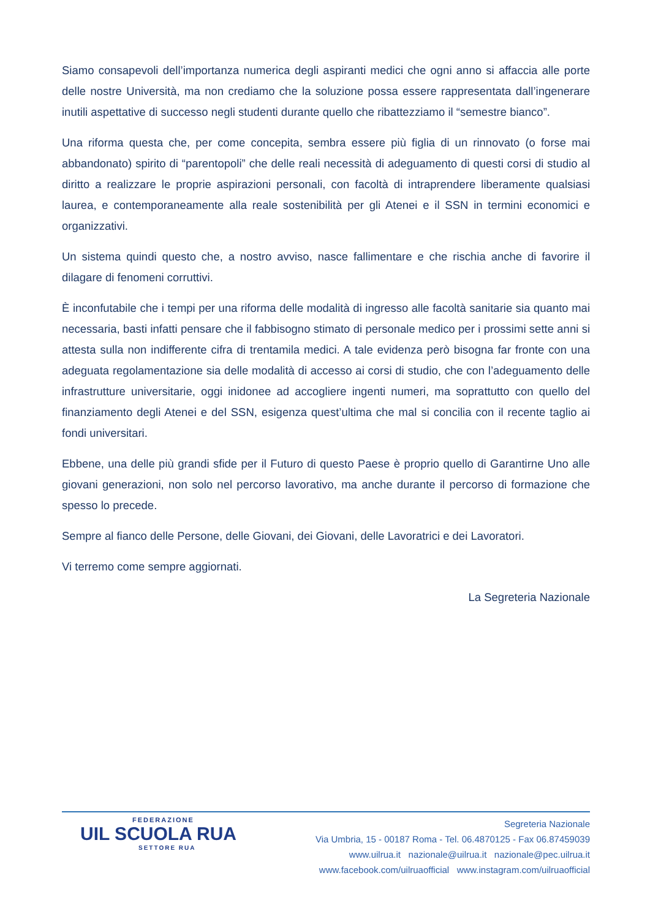Siamo consapevoli dell’importanza numerica degli aspiranti medici che ogni anno si affaccia alle porte delle nostre Università, ma non crediamo che la soluzione possa essere rappresentata dall’ingenerare inutili aspettative di successo negli studenti durante quello che ribattezziamo il “semestre bianco”.
Una riforma questa che, per come concepita, sembra essere più figlia di un rinnovato (o forse mai abbandonato) spirito di “parentopoli” che delle reali necessità di adeguamento di questi corsi di studio al diritto a realizzare le proprie aspirazioni personali, con facoltà di intraprendere liberamente qualsiasi laurea, e contemporaneamente alla reale sostenibilità per gli Atenei e il SSN in termini economici e organizzativi.
Un sistema quindi questo che, a nostro avviso, nasce fallimentare e che rischia anche di favorire il dilagare di fenomeni corruttivi.
È inconfutabile che i tempi per una riforma delle modalità di ingresso alle facoltà sanitarie sia quanto mai necessaria, basti infatti pensare che il fabbisogno stimato di personale medico per i prossimi sette anni si attesta sulla non indifferente cifra di trentamila medici. A tale evidenza però bisogna far fronte con una adeguata regolamentazione sia delle modalità di accesso ai corsi di studio, che con l’adeguamento delle infrastrutture universitarie, oggi inidonee ad accogliere ingenti numeri, ma soprattutto con quello del finanziamento degli Atenei e del SSN, esigenza quest’ultima che mal si concilia con il recente taglio ai fondi universitari.
Ebbene, una delle più grandi sfide per il Futuro di questo Paese è proprio quello di Garantirne Uno alle giovani generazioni, non solo nel percorso lavorativo, ma anche durante il percorso di formazione che spesso lo precede.
Sempre al fianco delle Persone, delle Giovani, dei Giovani, delle Lavoratrici e dei Lavoratori.
Vi terremo come sempre aggiornati.
La Segreteria Nazionale
FEDERAZIONE
UIL SCUOLA RUA
SETTORE RUA
Segreteria Nazionale
Via Umbria, 15 - 00187 Roma - Tel. 06.4870125 - Fax 06.87459039
www.uilrua.it nazionale@uilrua.it nazionale@pec.uilrua.it
www.facebook.com/uilruaofficial www.instagram.com/uilruaofficial